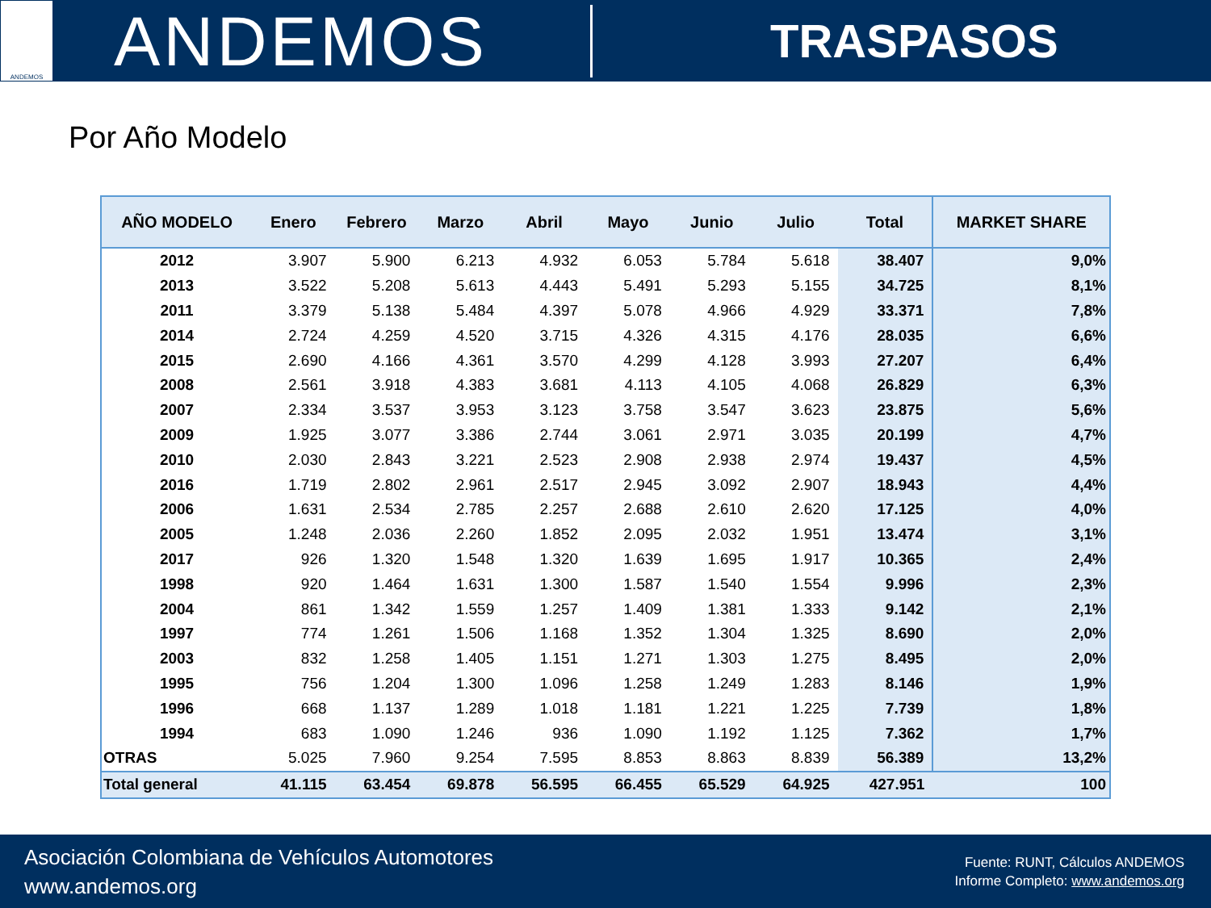ANDEMOS
ANDEMOS
TRASPASOS
Por Año Modelo
| AÑO MODELO | Enero | Febrero | Marzo | Abril | Mayo | Junio | Julio | Total | MARKET SHARE |
| --- | --- | --- | --- | --- | --- | --- | --- | --- | --- |
| 2012 | 3.907 | 5.900 | 6.213 | 4.932 | 6.053 | 5.784 | 5.618 | 38.407 | 9,0% |
| 2013 | 3.522 | 5.208 | 5.613 | 4.443 | 5.491 | 5.293 | 5.155 | 34.725 | 8,1% |
| 2011 | 3.379 | 5.138 | 5.484 | 4.397 | 5.078 | 4.966 | 4.929 | 33.371 | 7,8% |
| 2014 | 2.724 | 4.259 | 4.520 | 3.715 | 4.326 | 4.315 | 4.176 | 28.035 | 6,6% |
| 2015 | 2.690 | 4.166 | 4.361 | 3.570 | 4.299 | 4.128 | 3.993 | 27.207 | 6,4% |
| 2008 | 2.561 | 3.918 | 4.383 | 3.681 | 4.113 | 4.105 | 4.068 | 26.829 | 6,3% |
| 2007 | 2.334 | 3.537 | 3.953 | 3.123 | 3.758 | 3.547 | 3.623 | 23.875 | 5,6% |
| 2009 | 1.925 | 3.077 | 3.386 | 2.744 | 3.061 | 2.971 | 3.035 | 20.199 | 4,7% |
| 2010 | 2.030 | 2.843 | 3.221 | 2.523 | 2.908 | 2.938 | 2.974 | 19.437 | 4,5% |
| 2016 | 1.719 | 2.802 | 2.961 | 2.517 | 2.945 | 3.092 | 2.907 | 18.943 | 4,4% |
| 2006 | 1.631 | 2.534 | 2.785 | 2.257 | 2.688 | 2.610 | 2.620 | 17.125 | 4,0% |
| 2005 | 1.248 | 2.036 | 2.260 | 1.852 | 2.095 | 2.032 | 1.951 | 13.474 | 3,1% |
| 2017 | 926 | 1.320 | 1.548 | 1.320 | 1.639 | 1.695 | 1.917 | 10.365 | 2,4% |
| 1998 | 920 | 1.464 | 1.631 | 1.300 | 1.587 | 1.540 | 1.554 | 9.996 | 2,3% |
| 2004 | 861 | 1.342 | 1.559 | 1.257 | 1.409 | 1.381 | 1.333 | 9.142 | 2,1% |
| 1997 | 774 | 1.261 | 1.506 | 1.168 | 1.352 | 1.304 | 1.325 | 8.690 | 2,0% |
| 2003 | 832 | 1.258 | 1.405 | 1.151 | 1.271 | 1.303 | 1.275 | 8.495 | 2,0% |
| 1995 | 756 | 1.204 | 1.300 | 1.096 | 1.258 | 1.249 | 1.283 | 8.146 | 1,9% |
| 1996 | 668 | 1.137 | 1.289 | 1.018 | 1.181 | 1.221 | 1.225 | 7.739 | 1,8% |
| 1994 | 683 | 1.090 | 1.246 | 936 | 1.090 | 1.192 | 1.125 | 7.362 | 1,7% |
| OTRAS | 5.025 | 7.960 | 9.254 | 7.595 | 8.853 | 8.863 | 8.839 | 56.389 | 13,2% |
| Total general | 41.115 | 63.454 | 69.878 | 56.595 | 66.455 | 65.529 | 64.925 | 427.951 | 100 |
Asociación Colombiana de Vehículos Automotores
www.andemos.org
Fuente: RUNT, Cálculos ANDEMOS
Informe Completo: www.andemos.org